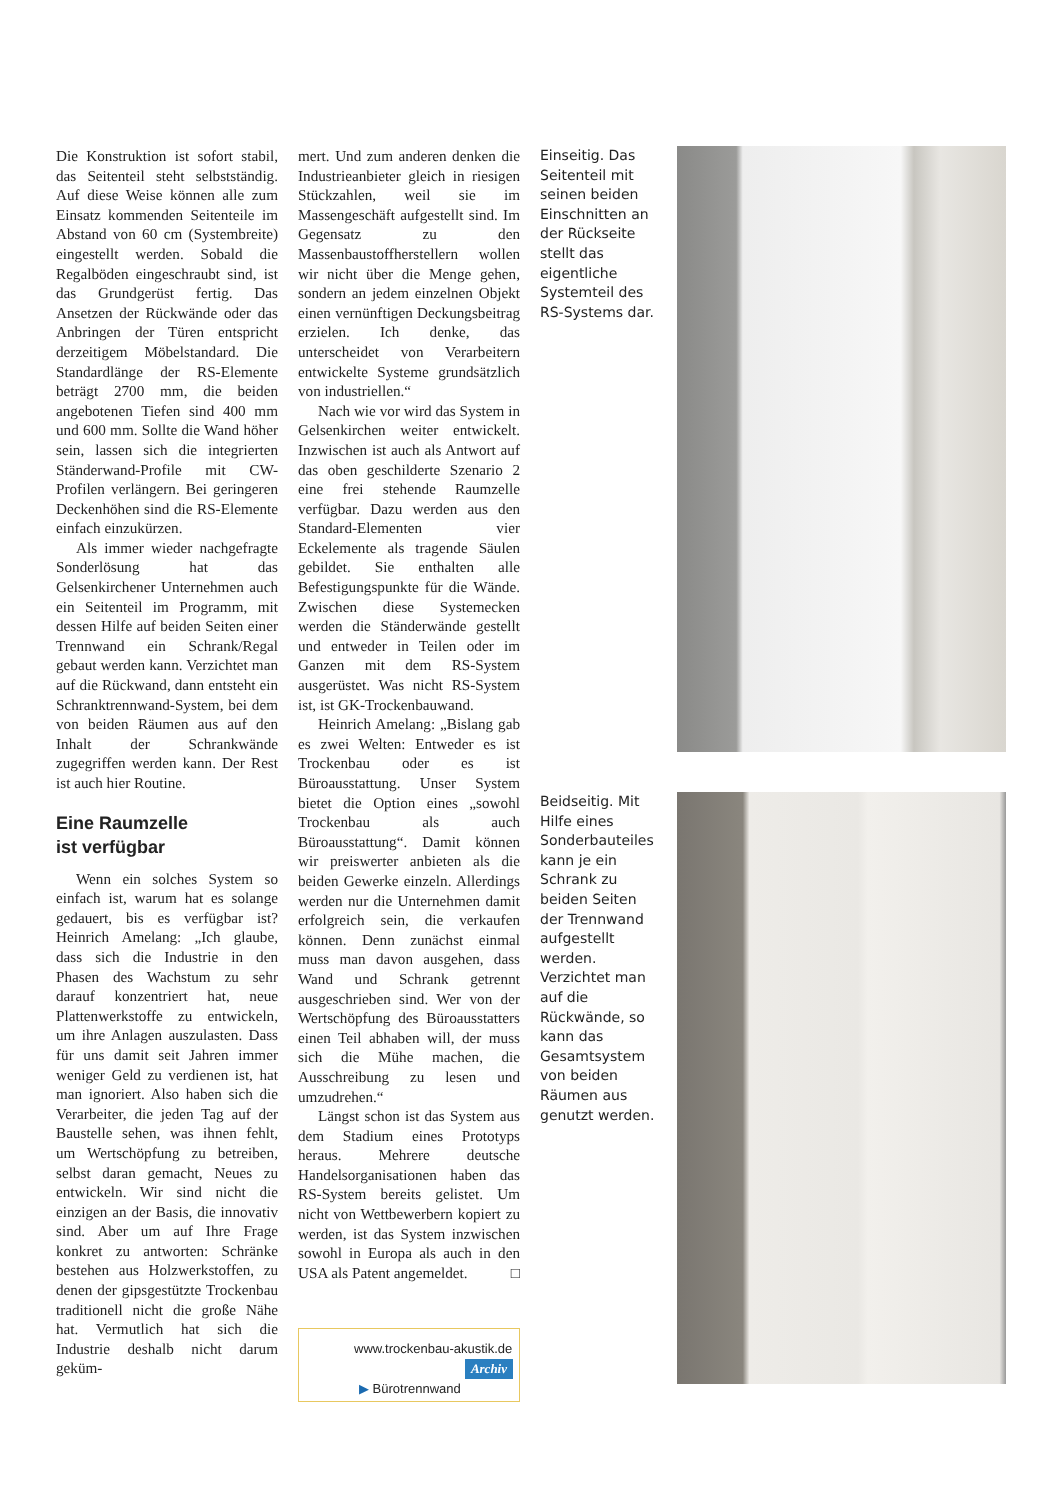Die Konstruktion ist sofort stabil, das Seitenteil steht selbstständig. Auf diese Weise können alle zum Einsatz kommenden Seitenteile im Abstand von 60 cm (Systembreite) eingestellt werden. Sobald die Regalböden eingeschraubt sind, ist das Grundgerüst fertig. Das Ansetzen der Rückwände oder das Anbringen der Türen entspricht derzeitigem Möbelstandard. Die Standardlänge der RS-Elemente beträgt 2700 mm, die beiden angebotenen Tiefen sind 400 mm und 600 mm. Sollte die Wand höher sein, lassen sich die integrierten Ständerwand-Profile mit CW-Profilen verlängern. Bei geringeren Deckenhöhen sind die RS-Elemente einfach einzukürzen.
Als immer wieder nachgefragte Sonderlösung hat das Gelsenkirchener Unternehmen auch ein Seitenteil im Programm, mit dessen Hilfe auf beiden Seiten einer Trennwand ein Schrank/Regal gebaut werden kann. Verzichtet man auf die Rückwand, dann entsteht ein Schranktrennwand-System, bei dem von beiden Räumen aus auf den Inhalt der Schrankwände zugegriffen werden kann. Der Rest ist auch hier Routine.
Eine Raumzelle
ist verfügbar
Wenn ein solches System so einfach ist, warum hat es solange gedauert, bis es verfügbar ist? Heinrich Amelang: „Ich glaube, dass sich die Industrie in den Phasen des Wachstum zu sehr darauf konzentriert hat, neue Plattenwerkstoffe zu entwickeln, um ihre Anlagen auszulasten. Dass für uns damit seit Jahren immer weniger Geld zu verdienen ist, hat man ignoriert. Also haben sich die Verarbeiter, die jeden Tag auf der Baustelle sehen, was ihnen fehlt, um Wertschöpfung zu betreiben, selbst daran gemacht, Neues zu entwickeln. Wir sind nicht die einzigen an der Basis, die innovativ sind. Aber um auf Ihre Frage konkret zu antworten: Schränke bestehen aus Holzwerkstoffen, zu denen der gipsgestützte Trockenbau traditionell nicht die große Nähe hat. Vermutlich hat sich die Industrie deshalb nicht darum geküm-
mert. Und zum anderen denken die Industrieanbieter gleich in riesigen Stückzahlen, weil sie im Massengeschäft aufgestellt sind. Im Gegensatz zu den Massenbaustoffherstellern wollen wir nicht über die Menge gehen, sondern an jedem einzelnen Objekt einen vernünftigen Deckungsbeitrag erzielen. Ich denke, das unterscheidet von Verarbeitern entwickelte Systeme grundsätzlich von industriellen.“
Nach wie vor wird das System in Gelsenkirchen weiter entwickelt. Inzwischen ist auch als Antwort auf das oben geschilderte Szenario 2 eine frei stehende Raumzelle verfügbar. Dazu werden aus den Standard-Elementen vier Eckelemente als tragende Säulen gebildet. Sie enthalten alle Befestigungspunkte für die Wände. Zwischen diese Systemecken werden die Ständerwände gestellt und entweder in Teilen oder im Ganzen mit dem RS-System ausgerüstet. Was nicht RS-System ist, ist GK-Trockenbauwand.
Heinrich Amelang: „Bislang gab es zwei Welten: Entweder es ist Trockenbau oder es ist Büroausstattung. Unser System bietet die Option eines „sowohl Trockenbau als auch Büroausstattung“. Damit können wir preiswerter anbieten als die beiden Gewerke einzeln. Allerdings werden nur die Unternehmen damit erfolgreich sein, die verkaufen können. Denn zunächst einmal muss man davon ausgehen, dass Wand und Schrank getrennt ausgeschrieben sind. Wer von der Wertschöpfung des Büroausstatters einen Teil abhaben will, der muss sich die Mühe machen, die Ausschreibung zu lesen und umzudrehen.“
Längst schon ist das System aus dem Stadium eines Prototyps heraus. Mehrere deutsche Handelsorganisationen haben das RS-System bereits gelistet. Um nicht von Wettbewerbern kopiert zu werden, ist das System inzwischen sowohl in Europa als auch in den USA als Patent angemeldet. □
www.trockenbau-akustik.de
Archiv
▶ Bürotrennwand
Einseitig. Das Seitenteil mit seinen beiden Einschnitten an der Rückseite stellt das eigentliche Systemteil des RS-Systems dar.
Beidseitig. Mit Hilfe eines Sonderbauteiles kann je ein Schrank zu beiden Seiten der Trennwand aufgestellt werden. Verzichtet man auf die Rückwände, so kann das Gesamtsystem von beiden Räumen aus genutzt werden.